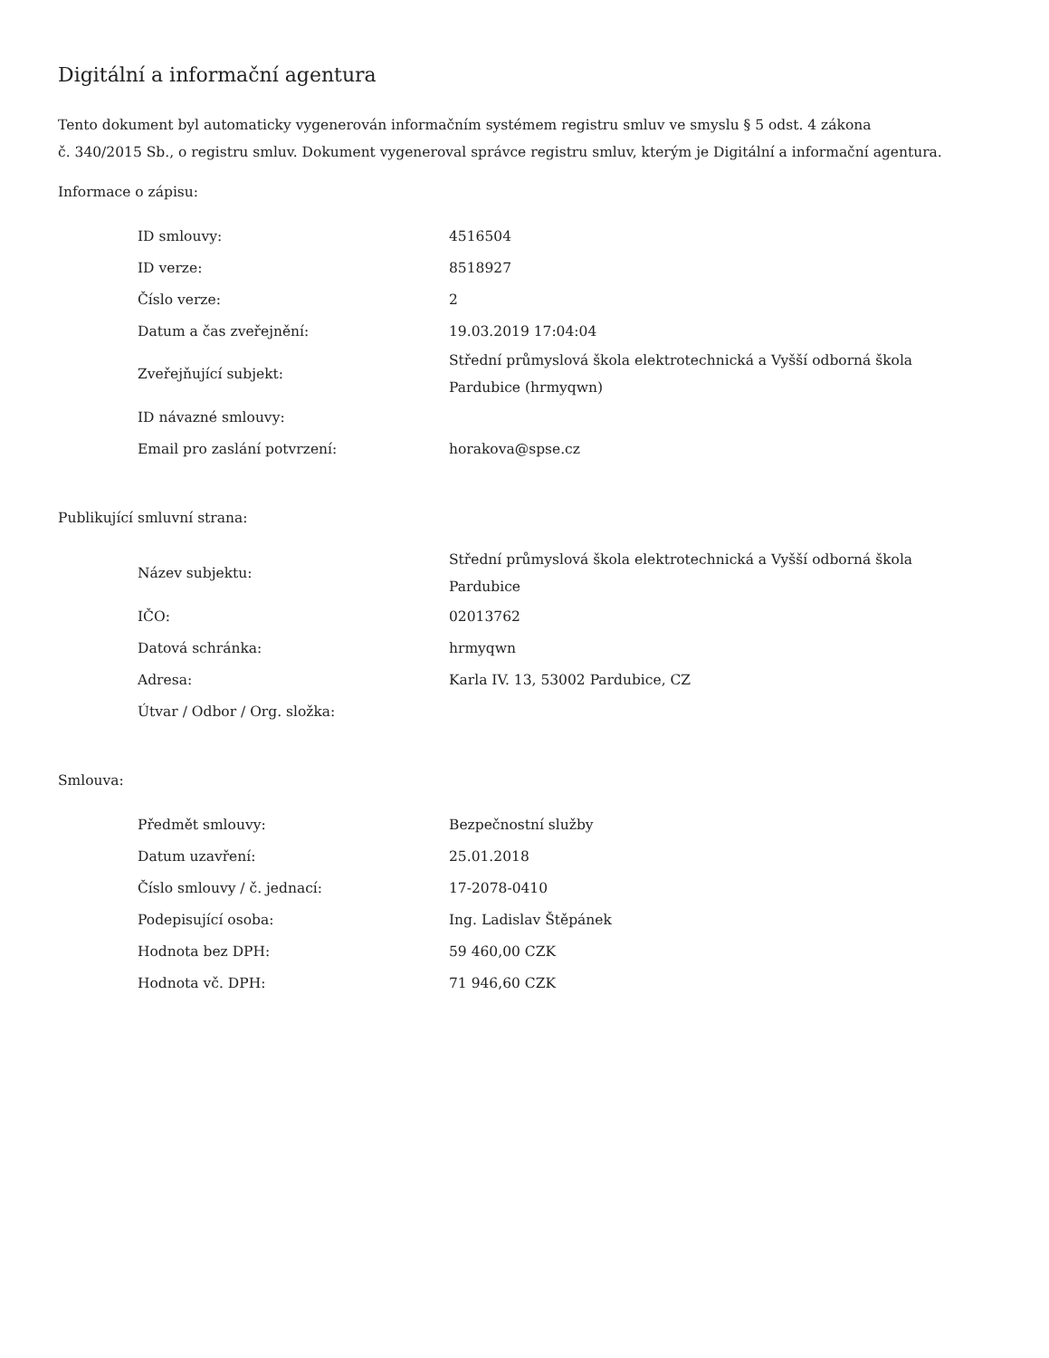Digitální a informační agentura
Tento dokument byl automaticky vygenerován informačním systémem registru smluv ve smyslu § 5 odst. 4 zákona
č. 340/2015 Sb., o registru smluv. Dokument vygeneroval správce registru smluv, kterým je Digitální a informační agentura.
Informace o zápisu:
| ID smlouvy: | 4516504 |
| ID verze: | 8518927 |
| Číslo verze: | 2 |
| Datum a čas zveřejnění: | 19.03.2019 17:04:04 |
| Zveřejňující subjekt: | Střední průmyslová škola elektrotechnická a Vyšší odborná škola Pardubice (hrmyqwn) |
| ID návazné smlouvy: | |
| Email pro zaslání potvrzení: | horakova@spse.cz |
Publikující smluvní strana:
| Název subjektu: | Střední průmyslová škola elektrotechnická a Vyšší odborná škola Pardubice |
| IČO: | 02013762 |
| Datová schránka: | hrmyqwn |
| Adresa: | Karla IV. 13, 53002 Pardubice, CZ |
| Útvar / Odbor / Org. složka: | |
Smlouva:
| Předmět smlouvy: | Bezpečnostní služby |
| Datum uzavření: | 25.01.2018 |
| Číslo smlouvy / č. jednací: | 17-2078-0410 |
| Podepisující osoba: | Ing. Ladislav Štěpánek |
| Hodnota bez DPH: | 59 460,00 CZK |
| Hodnota vč. DPH: | 71 946,60 CZK |